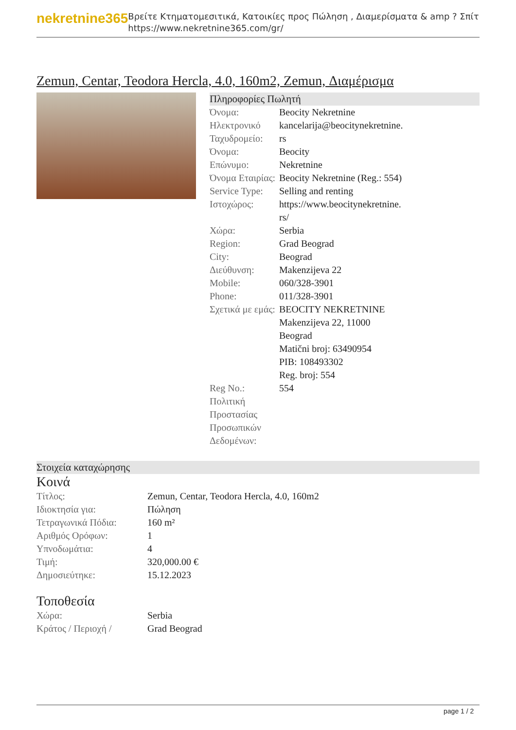nekretnine365
Βρείτε Κτηματομεσιτικά, Κατοικίες προς Πώληση , Διαμερίσματα & amp ? Σπίτι
https://www.nekretnine365.com/gr/
Zemun, Centar, Teodora Hercla, 4.0, 160m2, Zemun, Διαμέρισμα
Πληροφορίες Πωλητή
| Όνομα: | Beocity Nekretnine |
| Ηλεκτρονικό Ταχυδρομείο: | kancelarija@beocitynekretnine. rs |
| Όνομα: | Beocity |
| Επώνυμο: | Nekretnine |
| Όνομα Εταιρίας: | Beocity Nekretnine (Reg.: 554) |
| Service Type: | Selling and renting |
| Ιστοχώρος: | https://www.beocitynekretnine. rs/ |
| Χώρα: | Serbia |
| Region: | Grad Beograd |
| City: | Beograd |
| Διεύθυνση: | Makenzijeva 22 |
| Mobile: | 060/328-3901 |
| Phone: | 011/328-3901 |
| Σχετικά με εμάς: | BEOCITY NEKRETNINE Makenzijeva 22, 11000 Beograd Matični broj: 63490954 PIB: 108493302 Reg. broj: 554 |
| Reg No.: | 554 |
| Πολιτική Προστασίας Προσωπικών Δεδομένων: | |
Στοιχεία καταχώρησης
Κοινά
| Τίτλος: | Zemun, Centar, Teodora Hercla, 4.0, 160m2 |
| Ιδιοκτησία για: | Πώληση |
| Τετραγωνικά Πόδια: | 160 m² |
| Αριθμός Ορόφων: | 1 |
| Υπνοδωμάτια: | 4 |
| Τιμή: | 320,000.00 € |
| Δημοσιεύτηκε: | 15.12.2023 |
Τοποθεσία
| Χώρα: | Serbia |
| Κράτος / Περιοχή / | Grad Beograd |
page 1 / 2